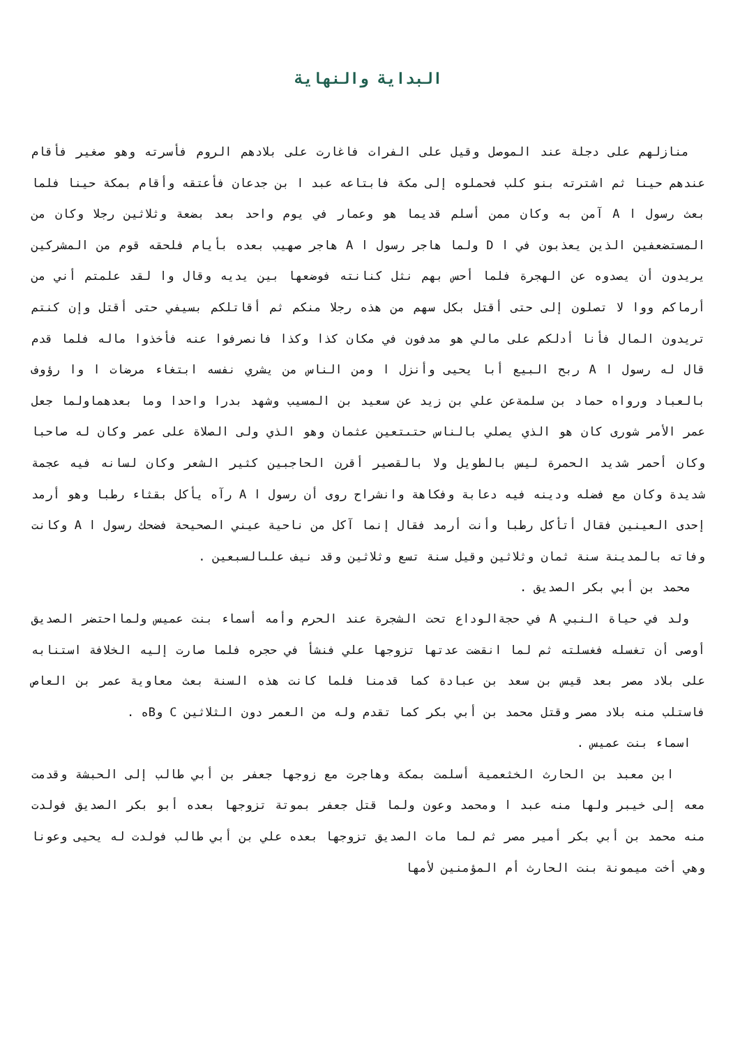البداية والنهاية
منازلهم على دجلة عند الموصل وقيل على الفرات فاغارت على بلادهم الروم فأسرته وهو صغير فأقام عندهم حينا ثم اشترته بنو كلب فحملوه إلى مكة فابتاعه عبد ا بن جدعان فأعتقه وأقام بمكة حينا فلما بعث رسول ا A آمن به وكان ممن أسلم قديما هو وعمار في يوم واحد بعد بضعة وثلاثين رجلا وكان من المستضعفين الذين يعذبون في ا D ولما هاجر رسول ا A هاجر صهيب بعده بأيام فلحقه قوم من المشركين يريدون أن يصدوه عن الهجرة فلما أحس بهم نثل كنانته فوضعها بين يديه وقال وا لقد علمتم أني من أرماكم ووا لا تصلون إلى حتى أقتل بكل سهم من هذه رجلا منكم ثم أقاتلكم بسيفي حتى أقتل وإن كنتم تريدون المال فأنا أدلكم على مالي هو مدفون في مكان كذا وكذا فانصرفوا عنه فأخذوا ماله فلما قدم قال له رسول ا A ربح البيع أبا يحيى وأنزل ا ومن الناس من يشري نفسه ابتغاء مرضات ا وا رؤوف بالعباد ورواه حماد بن سلمةعن علي بن زيد عن سعيد بن المسيب وشهد بدرا واحدا وما بعدهماولما جعل عمر الأمر شورى كان هو الذي يصلي بالناس حتىتعين عثمان وهو الذي ولى الصلاة على عمر وكان له صاحبا وكان أحمر شديد الحمرة ليس بالطويل ولا بالقصير أقرن الحاجبين كثير الشعر وكان لسانه فيه عجمة شديدة وكان مع فضله ودينه فيه دعابة وفكاهة وانشراح روى أن رسول ا A رآه يأكل بقثاء رطبا وهو أرمد إحدى العينين فقال أتأكل رطبا وأنت أرمد فقال إنما آكل من ناحية عيني الصحيحة فضحك رسول ا A وكانت وفاته بالمدينة سنة ثمان وثلاثين وقيل سنة تسع وثلاثين وقد نيف علىالسبعين .
محمد بن أبي بكر الصديق .
ولد في حياة النبي A في حجةالوداع تحت الشجرة عند الحرم وأمه أسماء بنت عميس ولمااحتضر الصديق أوصى أن تغسله فغسلته ثم لما انقضت عدتها تزوجها علي فنشأ في حجره فلما صارت إليه الخلافة استنابه على بلاد مصر بعد قيس بن سعد بن عبادة كما قدمنا فلما كانت هذه السنة بعث معاوية عمر بن العاص فاستلب منه بلاد مصر وقتل محمد بن أبي بكر كما تقدم وله من العمر دون الثلاثين C وBه .
اسماء بنت عميس .
ابن معبد بن الحارث الخثعمية أسلمت بمكة وهاجرت مع زوجها جعفر بن أبي طالب إلى الحبشة وقدمت معه إلى خيبر ولها منه عبد ا ومحمد وعون ولما قتل جعفر بموتة تزوجها بعده أبو بكر الصديق فولدت منه محمد بن أبي بكر أمير مصر ثم لما مات الصديق تزوجها بعده علي بن أبي طالب فولدت له يحيى وعونا وهي أخت ميمونة بنت الحارث أم المؤمنين لأمها